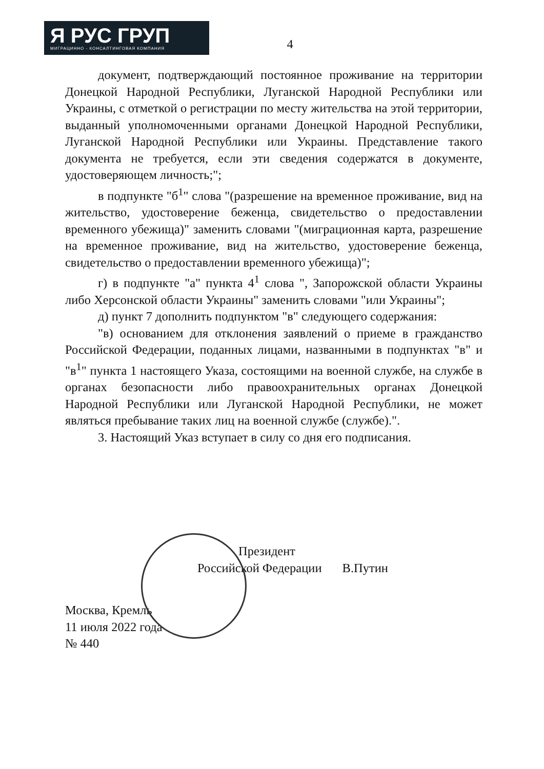Я РУС ГРУП
МИГРАЦИННО - КОНСАЛТИНГОВАЯ КОМПАНИЯ
4
документ, подтверждающий постоянное проживание на территории Донецкой Народной Республики, Луганской Народной Республики или Украины, с отметкой о регистрации по месту жительства на этой территории, выданный уполномоченными органами Донецкой Народной Республики, Луганской Народной Республики или Украины. Представление такого документа не требуется, если эти сведения содержатся в документе, удостоверяющем личность;";
в подпункте "б<sup>1</sup>" слова "(разрешение на временное проживание, вид на жительство, удостоверение беженца, свидетельство о предоставлении временного убежища)" заменить словами "(миграционная карта, разрешение на временное проживание, вид на жительство, удостоверение беженца, свидетельство о предоставлении временного убежища)";
г) в подпункте "а" пункта 4<sup>1</sup> слова ", Запорожской области Украины либо Херсонской области Украины" заменить словами "или Украины";
д) пункт 7 дополнить подпунктом "в" следующего содержания:
"в) основанием для отклонения заявлений о приеме в гражданство Российской Федерации, поданных лицами, названными в подпунктах "в" и "в<sup>1</sup>" пункта 1 настоящего Указа, состоящими на военной службе, на службе в органах безопасности либо правоохранительных органах Донецкой Народной Республики или Луганской Народной Республики, не может являться пребывание таких лиц на военной службе (службе).".
3. Настоящий Указ вступает в силу со дня его подписания.
Президент
Российской Федерации В.Путин
Москва, Кремль
11 июля 2022 года
№ 440